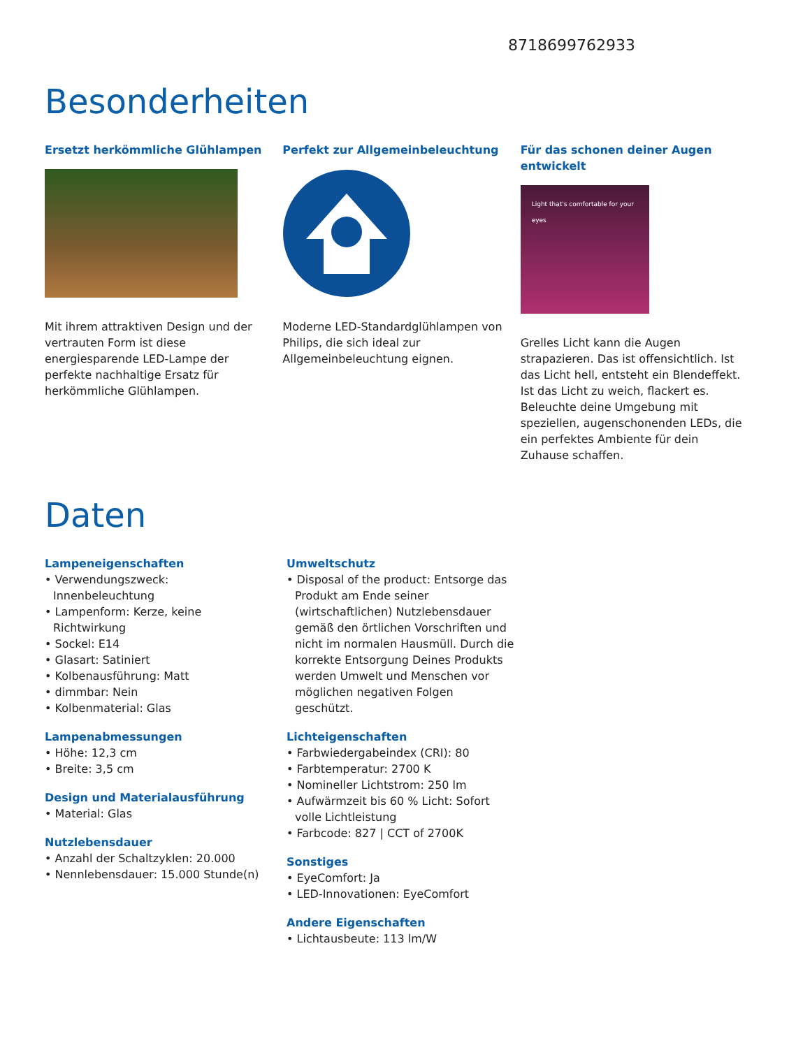8718699762933
Besonderheiten
Ersetzt herkömmliche Glühlampen
Mit ihrem attraktiven Design und der vertrauten Form ist diese energiesparende LED-Lampe der perfekte nachhaltige Ersatz für herkömmliche Glühlampen.
Perfekt zur Allgemeinbeleuchtung
Moderne LED-Standardglühlampen von Philips, die sich ideal zur Allgemeinbeleuchtung eignen.
Für das schonen deiner Augen entwickelt
Light that's comfortable for your eyes
Grelles Licht kann die Augen strapazieren. Das ist offensichtlich. Ist das Licht hell, entsteht ein Blendeffekt. Ist das Licht zu weich, flackert es. Beleuchte deine Umgebung mit speziellen, augenschonenden LEDs, die ein perfektes Ambiente für dein Zuhause schaffen.
Daten
Lampeneigenschaften
• Verwendungszweck: Innenbeleuchtung
• Lampenform: Kerze, keine Richtwirkung
• Sockel: E14
• Glasart: Satiniert
• Kolbenausführung: Matt
• dimmbar: Nein
• Kolbenmaterial: Glas
Lampenabmessungen
• Höhe: 12,3 cm
• Breite: 3,5 cm
Design und Materialausführung
• Material: Glas
Nutzlebensdauer
• Anzahl der Schaltzyklen: 20.000
• Nennlebensdauer: 15.000 Stunde(n)
Umweltschutz
• Disposal of the product: Entsorge das Produkt am Ende seiner (wirtschaftlichen) Nutzlebensdauer gemäß den örtlichen Vorschriften und nicht im normalen Hausmüll. Durch die korrekte Entsorgung Deines Produkts werden Umwelt und Menschen vor möglichen negativen Folgen geschützt.
Lichteigenschaften
• Farbwiedergabeindex (CRI): 80
• Farbtemperatur: 2700 K
• Nomineller Lichtstrom: 250 lm
• Aufwärmzeit bis 60 % Licht: Sofort volle Lichtleistung
• Farbcode: 827 | CCT of 2700K
Sonstiges
• EyeComfort: Ja
• LED-Innovationen: EyeComfort
Andere Eigenschaften
• Lichtausbeute: 113 lm/W